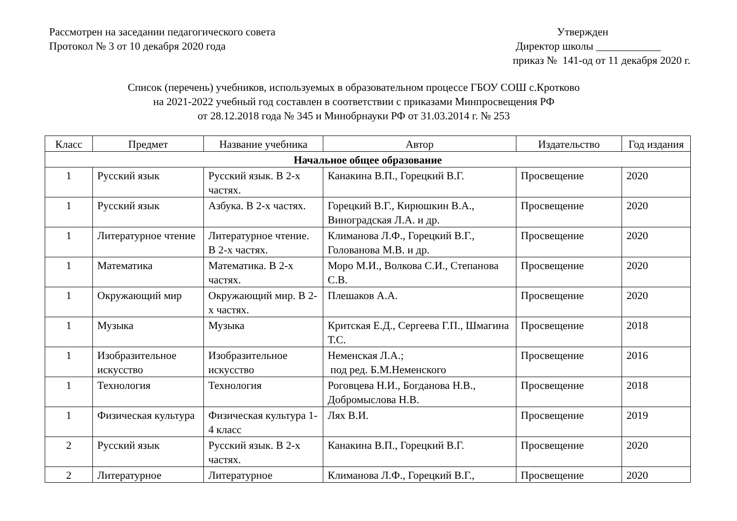Рассмотрен на заседании педагогического совета
Протокол № 3 от 10 декабря 2020 года
Утвержден
Директор школы ____________
приказ № 141-од от 11 декабря 2020 г.
Список (перечень) учебников, используемых в образовательном процессе ГБОУ СОШ с.Кротково
на 2021-2022 учебный год составлен в соответствии с приказами Минпросвещения РФ
от 28.12.2018 года № 345 и Минобрнауки РФ от 31.03.2014 г. № 253
| Класс | Предмет | Название учебника | Автор | Издательство | Год издания |
| --- | --- | --- | --- | --- | --- |
| Начальное общее образование | | | | | |
| 1 | Русский язык | Русский язык. В 2-х частях. | Канакина В.П., Горецкий В.Г. | Просвещение | 2020 |
| 1 | Русский язык | Азбука. В 2-х частях. | Горецкий В.Г., Кирюшкин В.А., Виноградская Л.А. и др. | Просвещение | 2020 |
| 1 | Литературное чтение | Литературное чтение. В 2-х частях. | Климанова Л.Ф., Горецкий В.Г., Голованова М.В. и др. | Просвещение | 2020 |
| 1 | Математика | Математика. В 2-х частях. | Моро М.И., Волкова С.И., Степанова С.В. | Просвещение | 2020 |
| 1 | Окружающий мир | Окружающий мир. В 2-х частях. | Плешаков А.А. | Просвещение | 2020 |
| 1 | Музыка | Музыка | Критская Е.Д., Сергеева Г.П., Шмагина Т.С. | Просвещение | 2018 |
| 1 | Изобразительное искусство | Изобразительное искусство | Неменская Л.А.; под ред. Б.М.Неменского | Просвещение | 2016 |
| 1 | Технология | Технология | Роговцева Н.И., Богданова Н.В., Добромыслова Н.В. | Просвещение | 2018 |
| 1 | Физическая культура | Физическая культура 1-4 класс | Лях В.И. | Просвещение | 2019 |
| 2 | Русский язык | Русский язык. В 2-х частях. | Канакина В.П., Горецкий В.Г. | Просвещение | 2020 |
| 2 | Литературное | Литературное | Климанова Л.Ф., Горецкий В.Г., | Просвещение | 2020 |